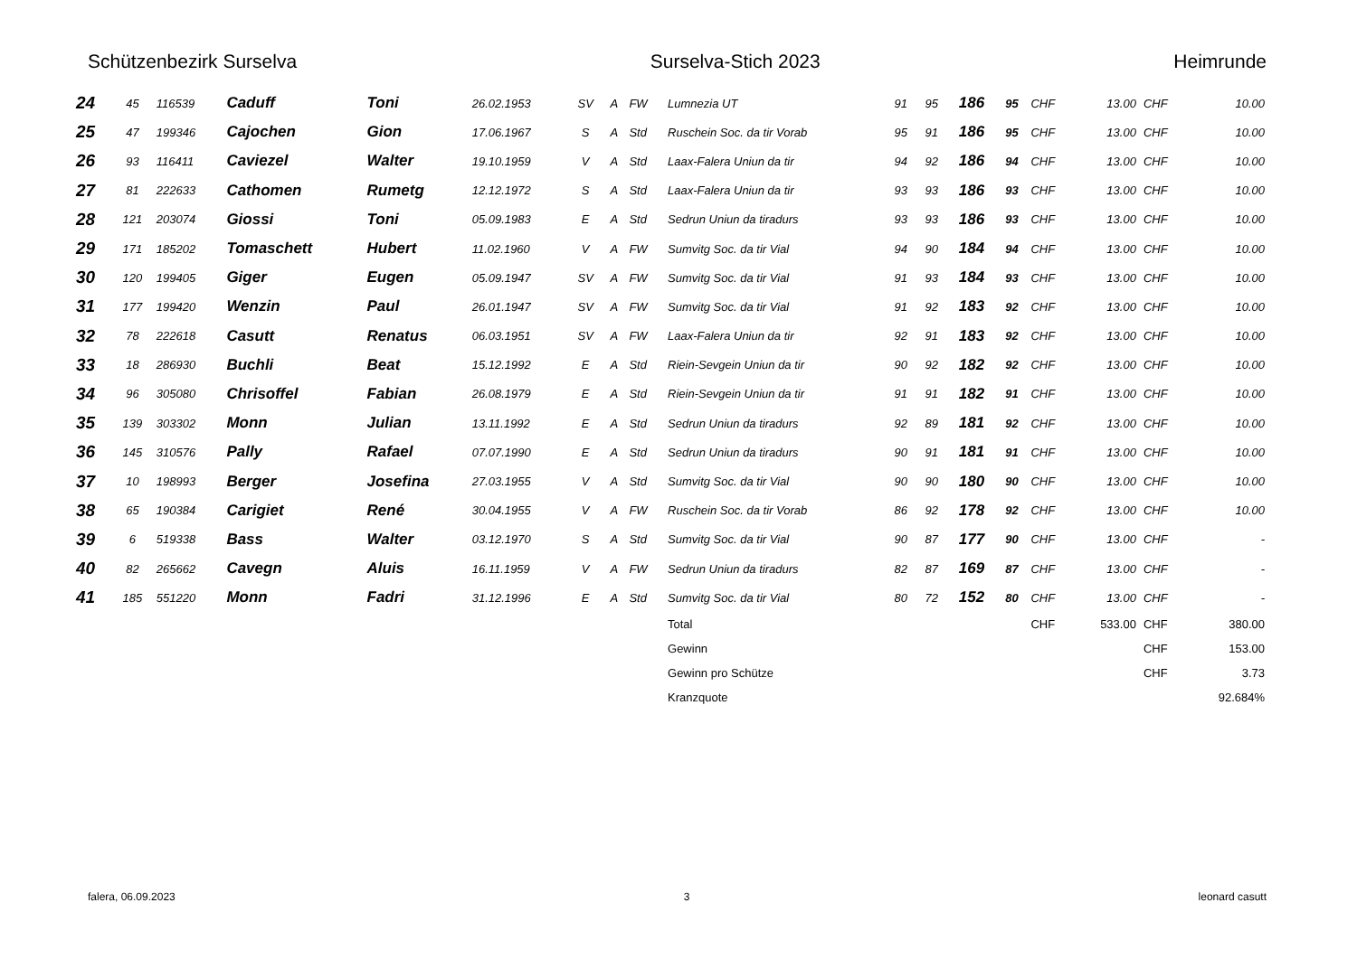Schützenbezirk Surselva Surselva-Stich 2023 Heimrunde
| 24 | 45 | 116539 | Caduff | Toni | 26.02.1953 | SV | A | FW | Lumnezia UT | 91 | 95 | 186 | 95 | CHF | 13.00 | CHF | 10.00 |
| 25 | 47 | 199346 | Cajochen | Gion | 17.06.1967 | S | A | Std | Ruschein Soc. da tir Vorab | 95 | 91 | 186 | 95 | CHF | 13.00 | CHF | 10.00 |
| 26 | 93 | 116411 | Caviezel | Walter | 19.10.1959 | V | A | Std | Laax-Falera Uniun da tir | 94 | 92 | 186 | 94 | CHF | 13.00 | CHF | 10.00 |
| 27 | 81 | 222633 | Cathomen | Rumetg | 12.12.1972 | S | A | Std | Laax-Falera Uniun da tir | 93 | 93 | 186 | 93 | CHF | 13.00 | CHF | 10.00 |
| 28 | 121 | 203074 | Giossi | Toni | 05.09.1983 | E | A | Std | Sedrun Uniun da tiradurs | 93 | 93 | 186 | 93 | CHF | 13.00 | CHF | 10.00 |
| 29 | 171 | 185202 | Tomaschett | Hubert | 11.02.1960 | V | A | FW | Sumvitg Soc. da tir Vial | 94 | 90 | 184 | 94 | CHF | 13.00 | CHF | 10.00 |
| 30 | 120 | 199405 | Giger | Eugen | 05.09.1947 | SV | A | FW | Sumvitg Soc. da tir Vial | 91 | 93 | 184 | 93 | CHF | 13.00 | CHF | 10.00 |
| 31 | 177 | 199420 | Wenzin | Paul | 26.01.1947 | SV | A | FW | Sumvitg Soc. da tir Vial | 91 | 92 | 183 | 92 | CHF | 13.00 | CHF | 10.00 |
| 32 | 78 | 222618 | Casutt | Renatus | 06.03.1951 | SV | A | FW | Laax-Falera Uniun da tir | 92 | 91 | 183 | 92 | CHF | 13.00 | CHF | 10.00 |
| 33 | 18 | 286930 | Buchli | Beat | 15.12.1992 | E | A | Std | Riein-Sevgein Uniun da tir | 90 | 92 | 182 | 92 | CHF | 13.00 | CHF | 10.00 |
| 34 | 96 | 305080 | Chrisoffel | Fabian | 26.08.1979 | E | A | Std | Riein-Sevgein Uniun da tir | 91 | 91 | 182 | 91 | CHF | 13.00 | CHF | 10.00 |
| 35 | 139 | 303302 | Monn | Julian | 13.11.1992 | E | A | Std | Sedrun Uniun da tiradurs | 92 | 89 | 181 | 92 | CHF | 13.00 | CHF | 10.00 |
| 36 | 145 | 310576 | Pally | Rafael | 07.07.1990 | E | A | Std | Sedrun Uniun da tiradurs | 90 | 91 | 181 | 91 | CHF | 13.00 | CHF | 10.00 |
| 37 | 10 | 198993 | Berger | Josefina | 27.03.1955 | V | A | Std | Sumvitg Soc. da tir Vial | 90 | 90 | 180 | 90 | CHF | 13.00 | CHF | 10.00 |
| 38 | 65 | 190384 | Carigiet | René | 30.04.1955 | V | A | FW | Ruschein Soc. da tir Vorab | 86 | 92 | 178 | 92 | CHF | 13.00 | CHF | 10.00 |
| 39 | 6 | 519338 | Bass | Walter | 03.12.1970 | S | A | Std | Sumvitg Soc. da tir Vial | 90 | 87 | 177 | 90 | CHF | 13.00 | CHF | - |
| 40 | 82 | 265662 | Cavegn | Aluis | 16.11.1959 | V | A | FW | Sedrun Uniun da tiradurs | 82 | 87 | 169 | 87 | CHF | 13.00 | CHF | - |
| 41 | 185 | 551220 | Monn | Fadri | 31.12.1996 | E | A | Std | Sumvitg Soc. da tir Vial | 80 | 72 | 152 | 80 | CHF | 13.00 | CHF | - |
| | | | | | | | | | Total | | | | | CHF | 533.00 | CHF | 380.00 |
| | | | | | | | | | Gewinn | | | | | | | CHF | 153.00 |
| | | | | | | | | | Gewinn pro Schütze | | | | | | | CHF | 3.73 |
| | | | | | | | | | Kranzquote | | | | | | | | 92.684% |
falera, 06.09.2023 3 leonard casutt